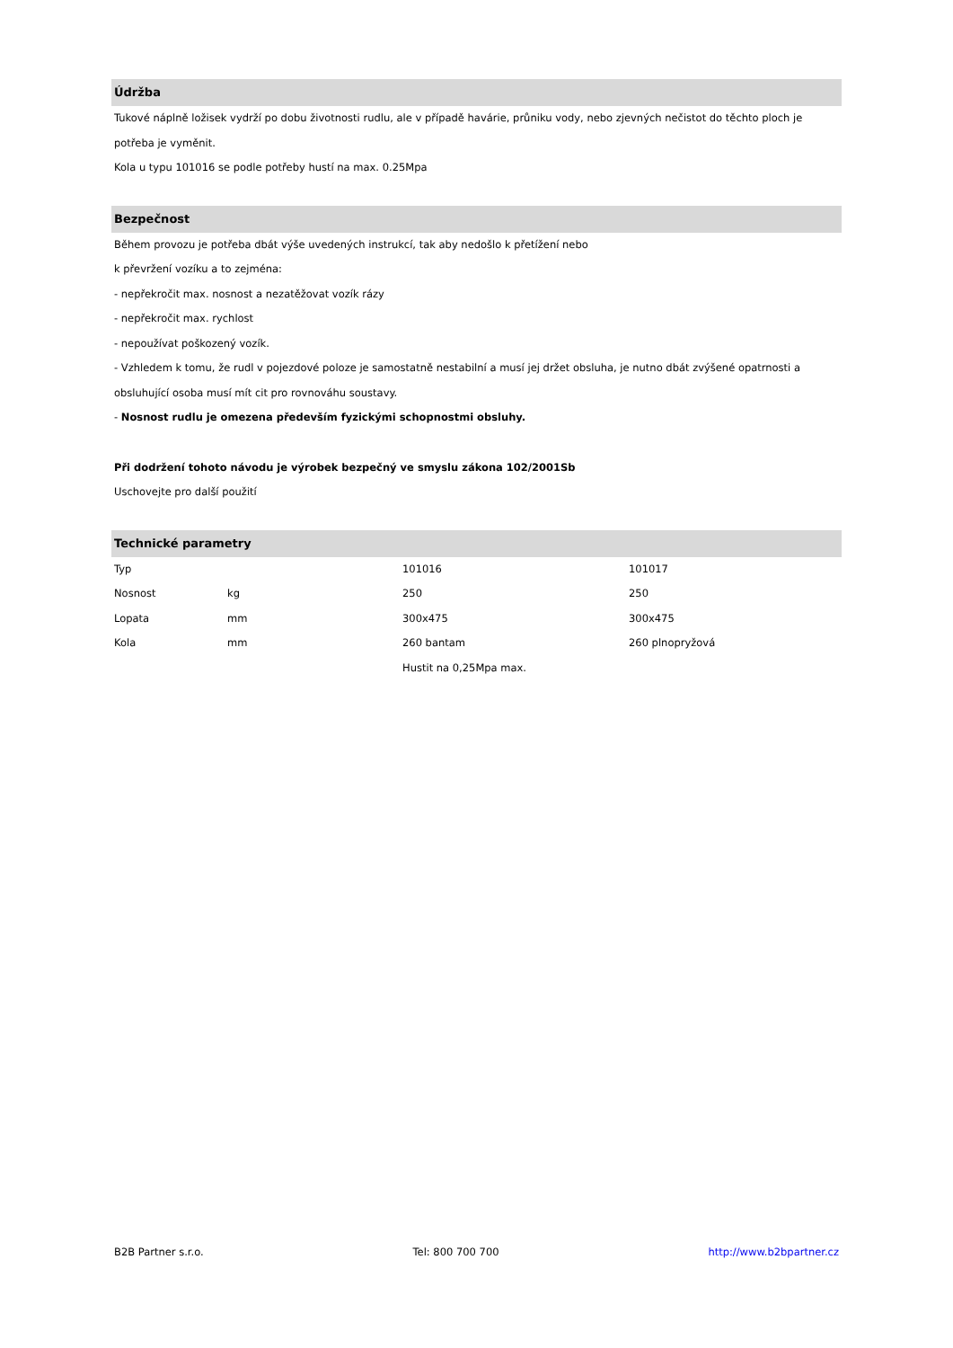Údržba
Tukové náplně ložisek vydrží po dobu životnosti rudlu, ale v případě havárie, průniku vody, nebo zjevných nečistot do těchto ploch je potřeba je vyměnit.
Kola u typu 101016 se podle potřeby hustí na max. 0.25Mpa
Bezpečnost
Během provozu je potřeba dbát výše uvedených instrukcí, tak aby nedošlo k přetížení nebo
k převržení vozíku a to zejména:
- nepřekročit max. nosnost a nezatěžovat vozík rázy
- nepřekročit max. rychlost
- nepoužívat poškozený vozík.
- Vzhledem k tomu, že rudl v pojezdové poloze je samostatně nestabilní a musí jej držet obsluha, je nutno dbát zvýšené opatrnosti a obsluhující osoba musí mít cit pro rovnováhu soustavy.
- Nosnost rudlu je omezena především fyzickými schopnostmi obsluhy.
Při dodržení tohoto návodu je výrobek bezpečný ve smyslu zákona 102/2001Sb
Uschovejte pro další použití
Technické parametry
| Typ | | 101016 | 101017 |
| Nosnost | kg | 250 | 250 |
| Lopata | mm | 300x475 | 300x475 |
| Kola | mm | 260 bantam | 260 plnopryžová |
| | | Hustit na 0,25Mpa max. | |
B2B Partner s.r.o. Tel: 800 700 700 http://www.b2bpartner.cz